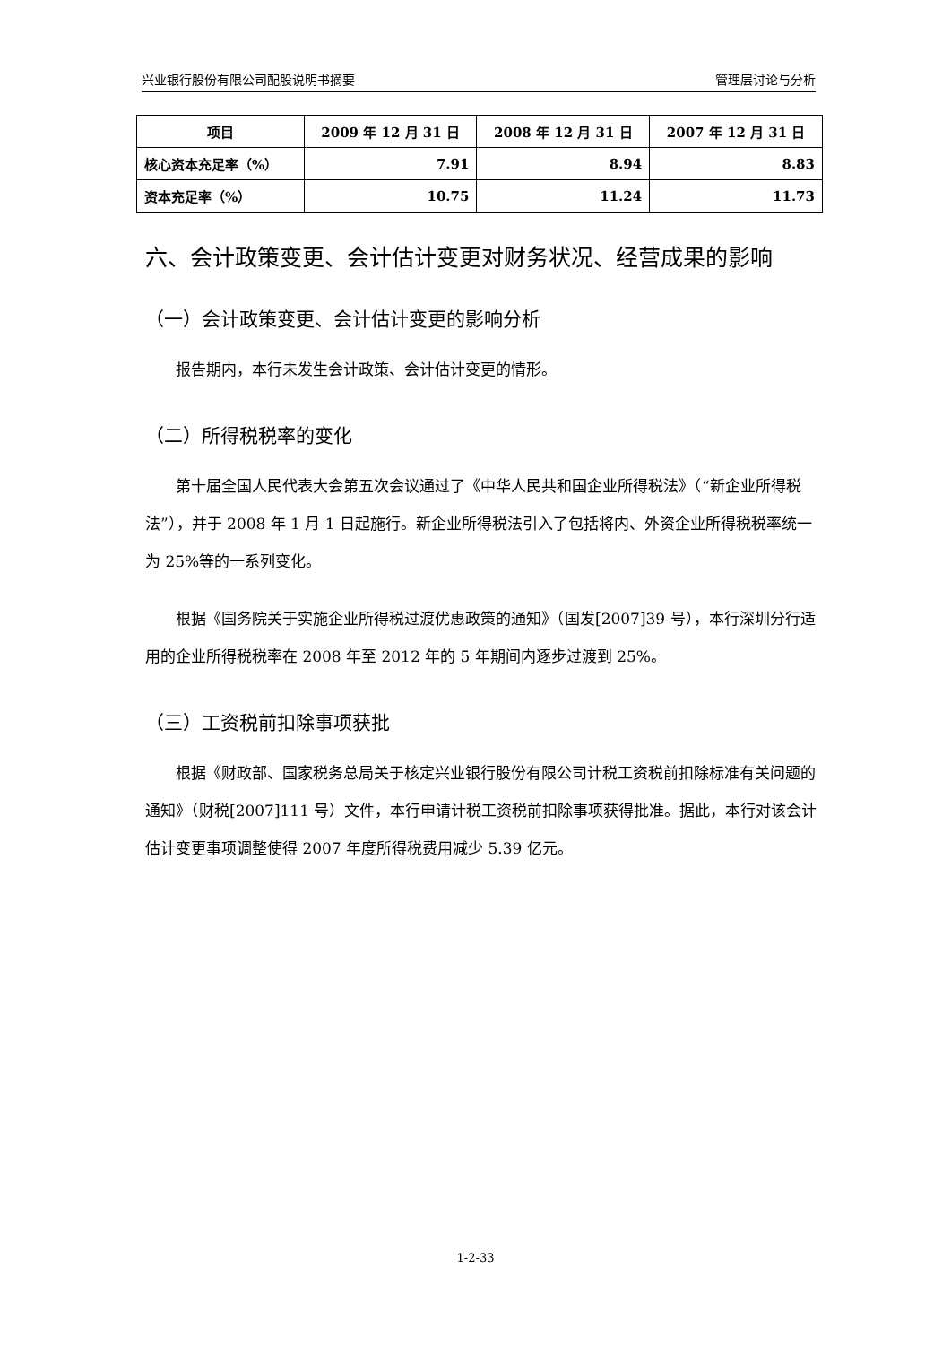兴业银行股份有限公司配股说明书摘要 管理层讨论与分析
| 项目 | 2009 年 12 月 31 日 | 2008 年 12 月 31 日 | 2007 年 12 月 31 日 |
| --- | --- | --- | --- |
| 核心资本充足率（%） | 7.91 | 8.94 | 8.83 |
| 资本充足率（%） | 10.75 | 11.24 | 11.73 |
六、会计政策变更、会计估计变更对财务状况、经营成果的影响
（一）会计政策变更、会计估计变更的影响分析
报告期内，本行未发生会计政策、会计估计变更的情形。
（二）所得税税率的变化
第十届全国人民代表大会第五次会议通过了《中华人民共和国企业所得税法》（“新企业所得税法”），并于 2008 年 1 月 1 日起施行。新企业所得税法引入了包括将内、外资企业所得税税率统一为 25%等的一系列变化。
根据《国务院关于实施企业所得税过渡优惠政策的通知》（国发[2007]39 号），本行深圳分行适用的企业所得税税率在 2008 年至 2012 年的 5 年期间内逐步过渡到 25%。
（三）工资税前扣除事项获批
根据《财政部、国家税务总局关于核定兴业银行股份有限公司计税工资税前扣除标准有关问题的通知》（财税[2007]111 号）文件，本行申请计税工资税前扣除事项获得批准。据此，本行对该会计估计变更事项调整使得 2007 年度所得税费用减少 5.39 亿元。
1-2-33